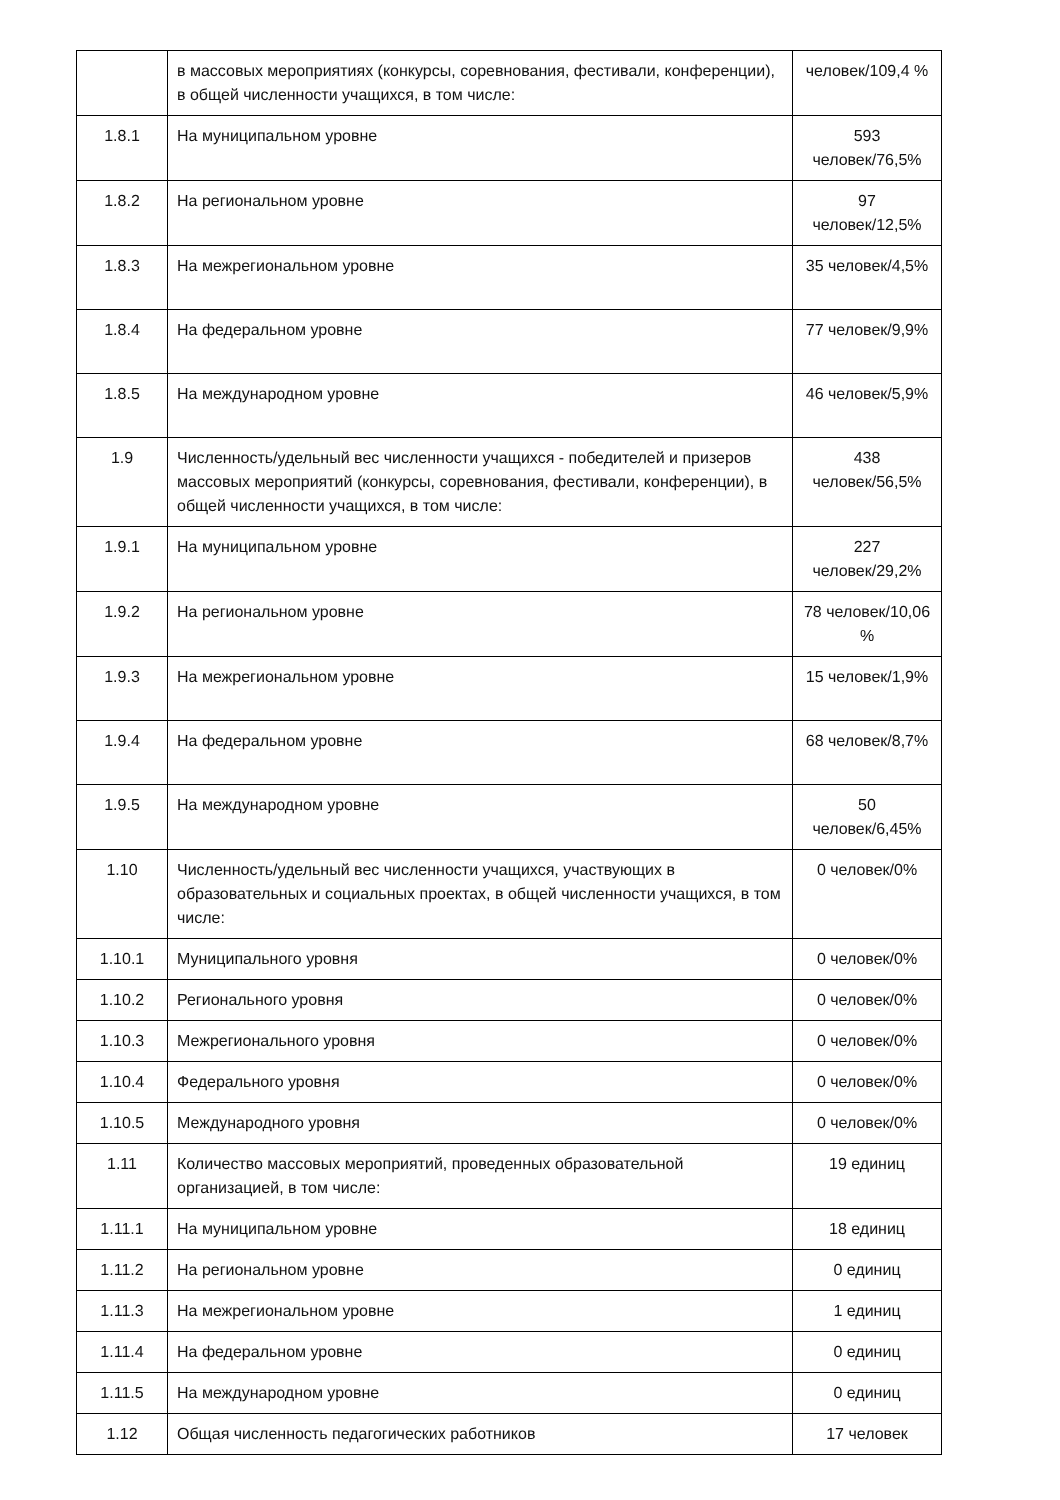| | в массовых мероприятиях (конкурсы, соревнования, фестивали, конференции), в общей численности учащихся, в том числе: | человек/109,4 % |
| 1.8.1 | На муниципальном уровне | 593 человек/76,5% |
| 1.8.2 | На региональном уровне | 97 человек/12,5% |
| 1.8.3 | На межрегиональном уровне | 35 человек/4,5% |
| 1.8.4 | На федеральном уровне | 77 человек/9,9% |
| 1.8.5 | На международном уровне | 46 человек/5,9% |
| 1.9 | Численность/удельный вес численности учащихся - победителей и призеров массовых мероприятий (конкурсы, соревнования, фестивали, конференции), в общей численности учащихся, в том числе: | 438 человек/56,5% |
| 1.9.1 | На муниципальном уровне | 227 человек/29,2% |
| 1.9.2 | На региональном уровне | 78 человек/10,06 % |
| 1.9.3 | На межрегиональном уровне | 15 человек/1,9% |
| 1.9.4 | На федеральном уровне | 68 человек/8,7% |
| 1.9.5 | На международном уровне | 50 человек/6,45% |
| 1.10 | Численность/удельный вес численности учащихся, участвующих в образовательных и социальных проектах, в общей численности учащихся, в том числе: | 0 человек/0% |
| 1.10.1 | Муниципального уровня | 0 человек/0% |
| 1.10.2 | Регионального уровня | 0 человек/0% |
| 1.10.3 | Межрегионального уровня | 0 человек/0% |
| 1.10.4 | Федерального уровня | 0 человек/0% |
| 1.10.5 | Международного уровня | 0 человек/0% |
| 1.11 | Количество массовых мероприятий, проведенных образовательной организацией, в том числе: | 19 единиц |
| 1.11.1 | На муниципальном уровне | 18 единиц |
| 1.11.2 | На региональном уровне | 0 единиц |
| 1.11.3 | На межрегиональном уровне | 1 единиц |
| 1.11.4 | На федеральном уровне | 0 единиц |
| 1.11.5 | На международном уровне | 0 единиц |
| 1.12 | Общая численность педагогических работников | 17 человек |